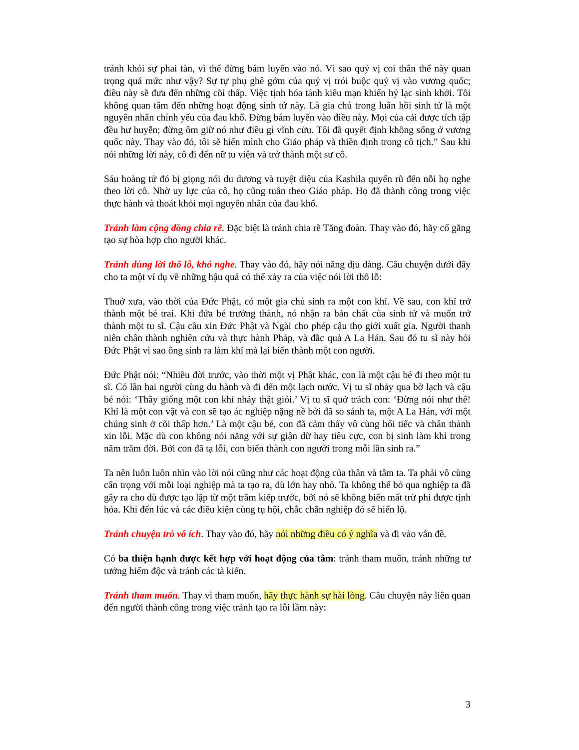tránh khỏi sự phai tàn, vì thế đừng bám luyến vào nó. Vì sao quý vị coi thân thể này quan trọng quá mức như vậy? Sự tự phụ ghê gớm của quý vị trói buộc quý vị vào vương quốc; điều này sẽ đưa đến những cõi thấp. Việc tịnh hóa tánh kiêu mạn khiến hỷ lạc sinh khởi. Tôi không quan tâm đến những hoạt động sinh tử này. Là gia chủ trong luân hồi sinh tử là một nguyên nhân chính yếu của đau khổ. Đừng bám luyến vào điều này. Mọi của cải được tích tập đều hư huyễn; đừng ôm giữ nó như điều gì vĩnh cửu. Tôi đã quyết định không sống ở vương quốc này. Thay vào đó, tôi sẽ hiến mình cho Giáo pháp và thiền định trong cô tịch.” Sau khi nói những lời này, cô đi đến nữ tu viện và trở thành một sư cô.
Sáu hoàng tử đó bị giọng nói du dương và tuyệt diệu của Kashila quyến rũ đến nỗi họ nghe theo lời cô. Nhờ uy lực của cô, họ cũng tuân theo Giáo pháp. Họ đã thành công trong việc thực hành và thoát khỏi mọi nguyên nhân của đau khổ.
Tránh làm cộng đồng chia rẽ. Đặc biệt là tránh chia rẽ Tăng đoàn. Thay vào đó, hãy cố gắng tạo sự hòa hợp cho người khác.
Tránh dùng lời thô lỗ, khó nghe. Thay vào đó, hãy nói năng dịu dàng. Câu chuyện dưới đây cho ta một ví dụ về những hậu quả có thể xảy ra của việc nói lời thô lỗ:
Thuở xưa, vào thời của Đức Phật, có một gia chủ sinh ra một con khỉ. Về sau, con khỉ trở thành một bé trai. Khi đứa bé trưởng thành, nó nhận ra bản chất của sinh tử và muốn trở thành một tu sĩ. Cậu cầu xin Đức Phật và Ngài cho phép cậu thọ giới xuất gia. Người thanh niên chân thành nghiên cứu và thực hành Pháp, và đắc quả A La Hán. Sau đó tu sĩ này hỏi Đức Phật vì sao ông sinh ra làm khỉ mà lại biến thành một con người.
Đức Phật nói: “Nhiều đời trước, vào thời một vị Phật khác, con là một cậu bé đi theo một tu sĩ. Có lần hai người cùng du hành và đi đến một lạch nước. Vị tu sĩ nhảy qua bờ lạch và cậu bé nói: ‘Thầy giống một con khỉ nhảy thật giỏi.’ Vị tu sĩ quở trách con: ‘Đừng nói như thế! Khỉ là một con vật và con sẽ tạo ác nghiệp nặng nề bởi đã so sánh ta, một A La Hán, với một chúng sinh ở cõi thấp hơn.’ Là một cậu bé, con đã cảm thấy vô cùng hối tiếc và chân thành xin lỗi. Mặc dù con không nói năng với sự giận dữ hay tiêu cực, con bị sinh làm khỉ trong năm trăm đời. Bởi con đã tạ lỗi, con biến thành con người trong mỗi lần sinh ra.”
Ta nên luôn luôn nhìn vào lời nói cũng như các hoạt động của thân và tâm ta. Ta phải vô cùng cẩn trọng với mỗi loại nghiệp mà ta tạo ra, dù lớn hay nhỏ. Ta không thể bỏ qua nghiệp ta đã gây ra cho dù được tạo lập từ một trăm kiếp trước, bởi nó sẽ không biến mất trừ phi được tịnh hóa. Khi đến lúc và các điều kiện cùng tụ hội, chắc chắn nghiệp đó sẽ hiển lộ.
Tránh chuyện trò vô ích. Thay vào đó, hãy nói những điều có ý nghĩa và đi vào vấn đề.
Có ba thiện hạnh được kết hợp với hoạt động của tâm: tránh tham muốn, tránh những tư tưởng hiểm độc và tránh các tà kiến.
Tránh tham muốn. Thay vì tham muốn, hãy thực hành sự hài lòng. Câu chuyện này liên quan đến người thành công trong việc tránh tạo ra lỗi lầm này:
3